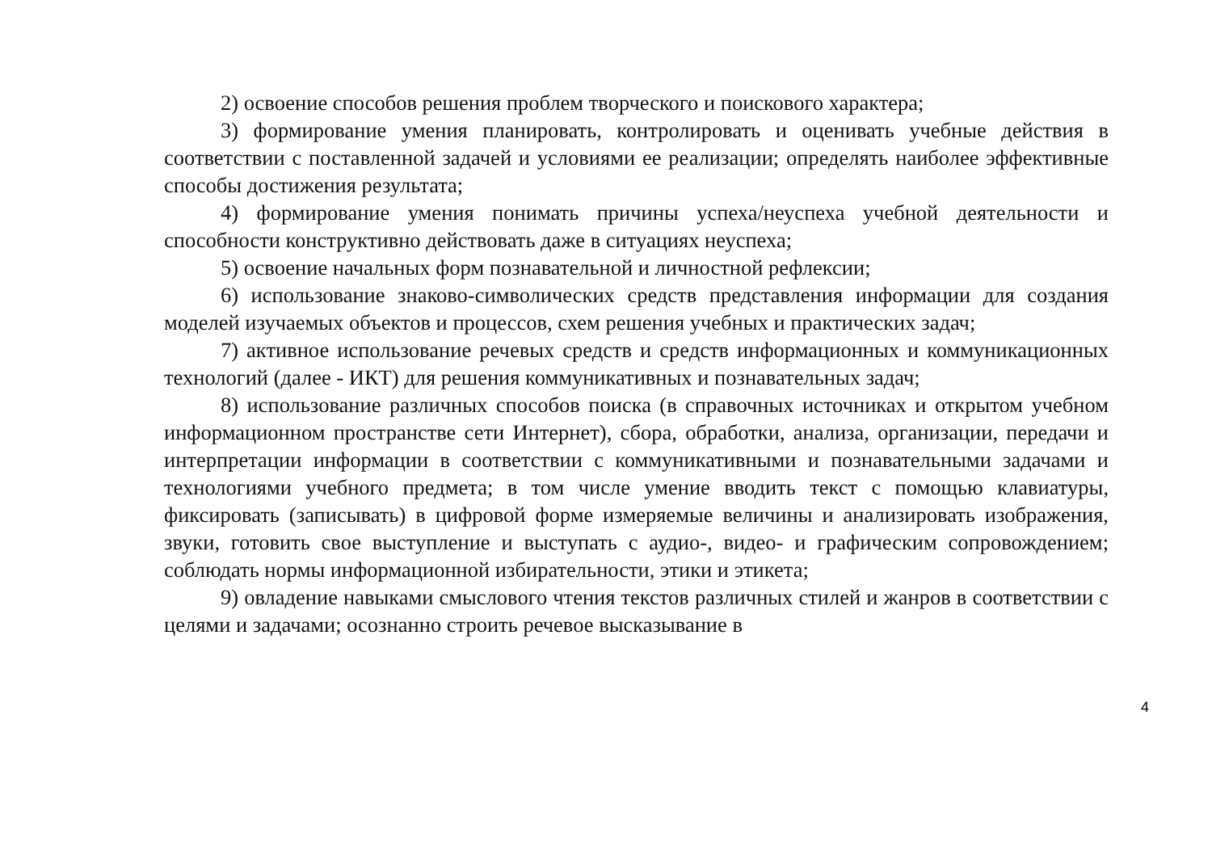2) освоение способов решения проблем творческого и поискового характера;
3) формирование умения планировать, контролировать и оценивать учебные действия в соответствии с поставленной задачей и условиями ее реализации; определять наиболее эффективные способы достижения результата;
4) формирование умения понимать причины успеха/неуспеха учебной деятельности и способности конструктивно действовать даже в ситуациях неуспеха;
5) освоение начальных форм познавательной и личностной рефлексии;
6) использование знаково-символических средств представления информации для создания моделей изучаемых объектов и процессов, схем решения учебных и практических задач;
7) активное использование речевых средств и средств информационных и коммуникационных технологий (далее - ИКТ) для решения коммуникативных и познавательных задач;
8) использование различных способов поиска (в справочных источниках и открытом учебном информационном пространстве сети Интернет), сбора, обработки, анализа, организации, передачи и интерпретации информации в соответствии с коммуникативными и познавательными задачами и технологиями учебного предмета; в том числе умение вводить текст с помощью клавиатуры, фиксировать (записывать) в цифровой форме измеряемые величины и анализировать изображения, звуки, готовить свое выступление и выступать с аудио-, видео- и графическим сопровождением; соблюдать нормы информационной избирательности, этики и этикета;
9) овладение навыками смыслового чтения текстов различных стилей и жанров в соответствии с целями и задачами; осознанно строить речевое высказывание в
4